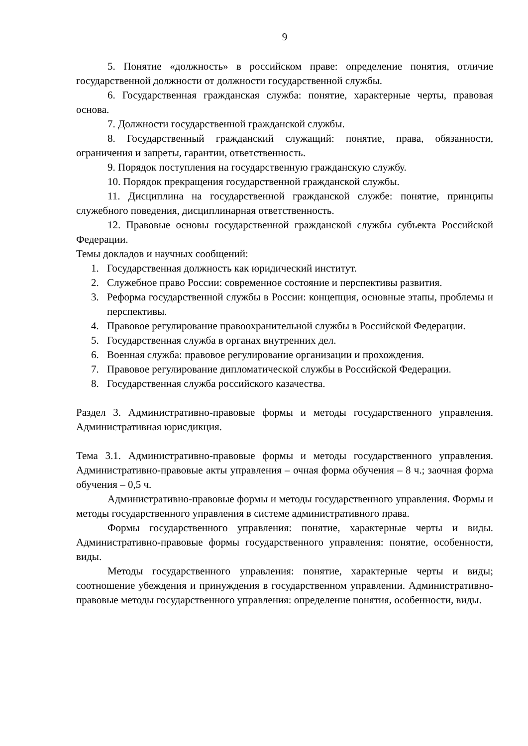9
5. Понятие «должность» в российском праве: определение понятия, отличие государственной должности от должности государственной службы.
6. Государственная гражданская служба: понятие, характерные черты, правовая основа.
7. Должности государственной гражданской службы.
8. Государственный гражданский служащий: понятие, права, обязанности, ограничения и запреты, гарантии, ответственность.
9. Порядок поступления на государственную гражданскую службу.
10. Порядок прекращения государственной гражданской службы.
11. Дисциплина на государственной гражданской службе: понятие, принципы служебного поведения, дисциплинарная ответственность.
12. Правовые основы государственной гражданской службы субъекта Российской Федерации.
Темы докладов и научных сообщений:
1. Государственная должность как юридический институт.
2. Служебное право России: современное состояние и перспективы развития.
3. Реформа государственной службы в России: концепция, основные этапы, проблемы и перспективы.
4. Правовое регулирование правоохранительной службы в Российской Федерации.
5. Государственная служба в органах внутренних дел.
6. Военная служба: правовое регулирование организации и прохождения.
7. Правовое регулирование дипломатической службы в Российской Федерации.
8. Государственная служба российского казачества.
Раздел 3. Административно-правовые формы и методы государственного управления. Административная юрисдикция.
Тема 3.1. Административно-правовые формы и методы государственного управления. Административно-правовые акты управления – очная форма обучения – 8 ч.; заочная форма обучения – 0,5 ч.
Административно-правовые формы и методы государственного управления. Формы и методы государственного управления в системе административного права.
Формы государственного управления: понятие, характерные черты и виды. Административно-правовые формы государственного управления: понятие, особенности, виды.
Методы государственного управления: понятие, характерные черты и виды; соотношение убеждения и принуждения в государственном управлении. Административно-правовые методы государственного управления: определение понятия, особенности, виды.